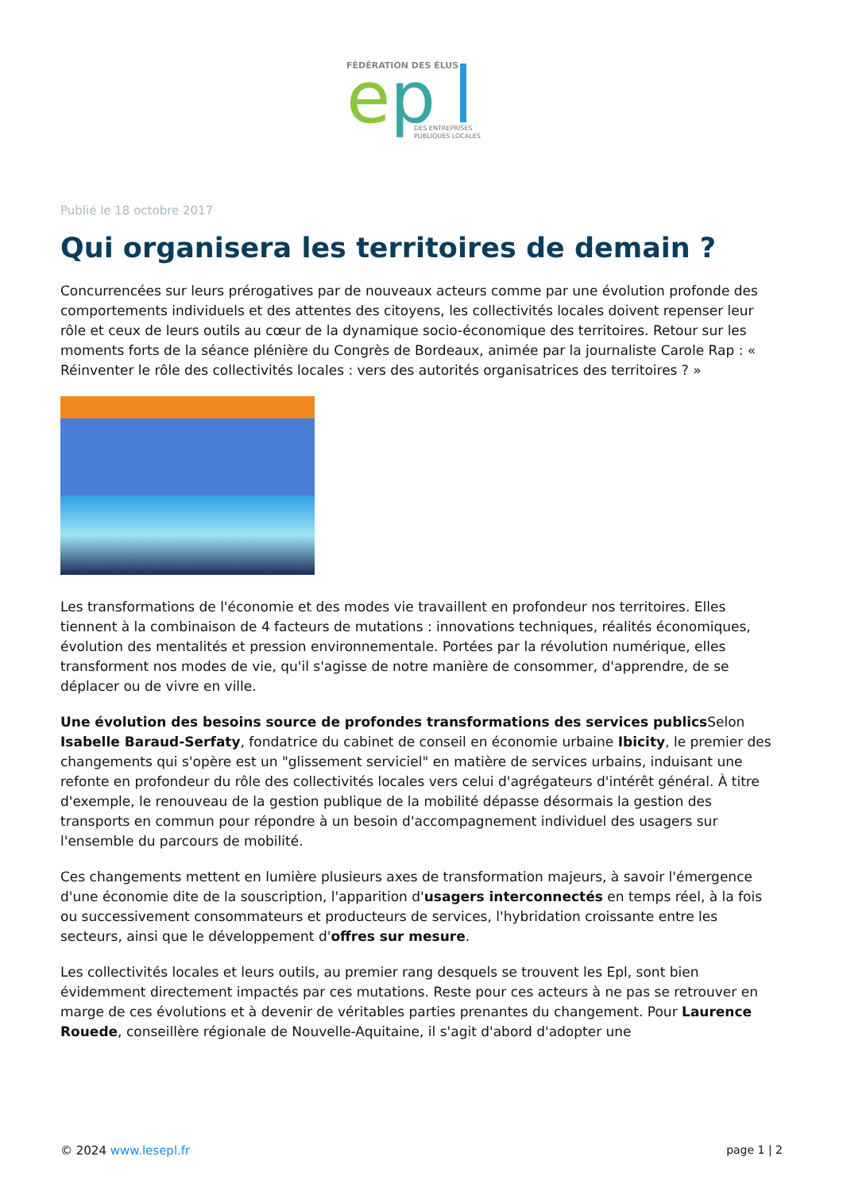FÉDÉRATION DES ÉLUS
e
p
DES ENTREPRISES
PUBLIQUES LOCALES
Publié le 18 octobre 2017
Qui organisera les territoires de demain ?
Concurrencées sur leurs prérogatives par de nouveaux acteurs comme par une évolution profonde des comportements individuels et des attentes des citoyens, les collectivités locales doivent repenser leur rôle et ceux de leurs outils au cœur de la dynamique socio-économique des territoires. Retour sur les moments forts de la séance plénière du Congrès de Bordeaux, animée par la journaliste Carole Rap : « Réinventer le rôle des collectivités locales : vers des autorités organisatrices des territoires ? »
Les transformations de l'économie et des modes vie travaillent en profondeur nos territoires. Elles tiennent à la combinaison de 4 facteurs de mutations : innovations techniques, réalités économiques, évolution des mentalités et pression environnementale. Portées par la révolution numérique, elles transforment nos modes de vie, qu'il s'agisse de notre manière de consommer, d'apprendre, de se déplacer ou de vivre en ville.
Une évolution des besoins source de profondes transformations des services publics Selon Isabelle Baraud-Serfaty, fondatrice du cabinet de conseil en économie urbaine Ibicity, le premier des changements qui s'opère est un "glissement serviciel" en matière de services urbains, induisant une refonte en profondeur du rôle des collectivités locales vers celui d'agrégateurs d'intérêt général. À titre d'exemple, le renouveau de la gestion publique de la mobilité dépasse désormais la gestion des transports en commun pour répondre à un besoin d'accompagnement individuel des usagers sur l'ensemble du parcours de mobilité.
Ces changements mettent en lumière plusieurs axes de transformation majeurs, à savoir l'émergence d'une économie dite de la souscription, l'apparition d'usagers interconnectés en temps réel, à la fois ou successivement consommateurs et producteurs de services, l'hybridation croissante entre les secteurs, ainsi que le développement d'offres sur mesure.
Les collectivités locales et leurs outils, au premier rang desquels se trouvent les Epl, sont bien évidemment directement impactés par ces mutations. Reste pour ces acteurs à ne pas se retrouver en marge de ces évolutions et à devenir de véritables parties prenantes du changement. Pour Laurence Rouede, conseillère régionale de Nouvelle-Aquitaine, il s'agit d'abord d'adopter une
© 2024 www.lesepl.fr page 1 | 2